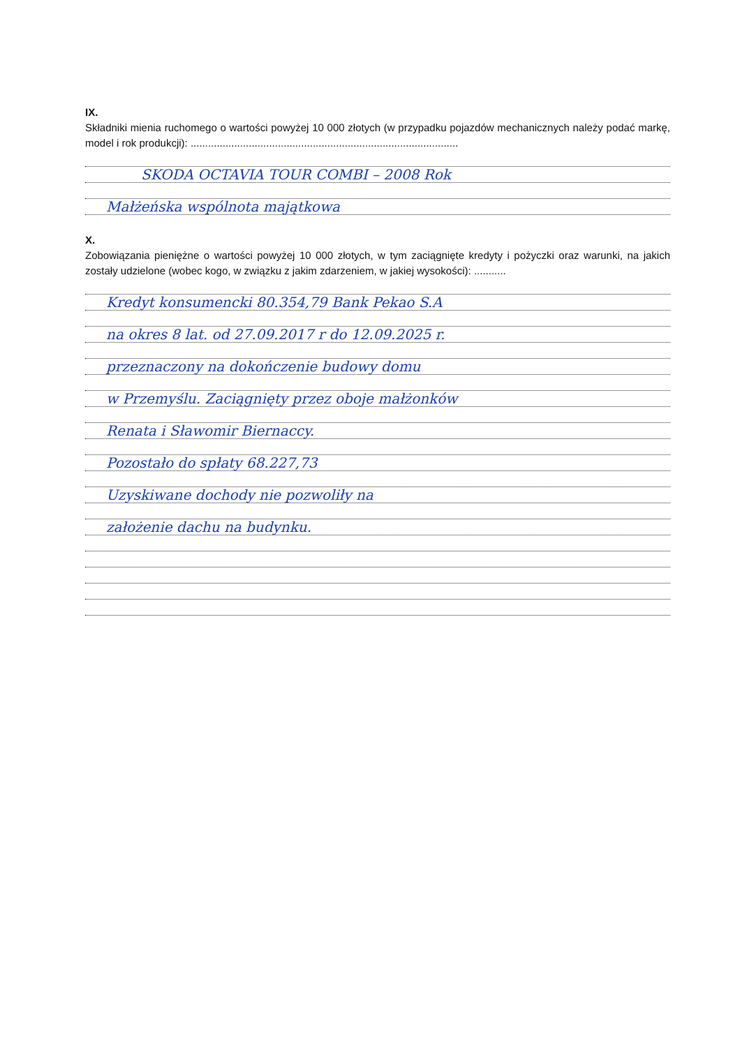IX.
Składniki mienia ruchomego o wartości powyżej 10 000 złotych (w przypadku pojazdów mechanicznych należy podać markę, model i rok produkcji): ............................................................................................
SKODA OCTAVIA TOUR COMBI – 2008 Rok
Małżeńska wspólnota majątkowa
X.
Zobowiązania pieniężne o wartości powyżej 10 000 złotych, w tym zaciągnięte kredyty i pożyczki oraz warunki, na jakich zostały udzielone (wobec kogo, w związku z jakim zdarzeniem, w jakiej wysokości): ...........
Kredyt konsumencki 80.354,79 Bank Pekao S.A
na okres 8 lat. od 27.09.2017 r do 12.09.2025 r.
przeznaczony na dokończenie budowy domu
w Przemyślu. Zaciągnięty przez oboje małżonków
Renata i Sławomir Biernaccy.
Pozostało do spłaty 68.227,73
Uzyskiwane dochody nie pozwoliły na
założenie dachu na budynku.